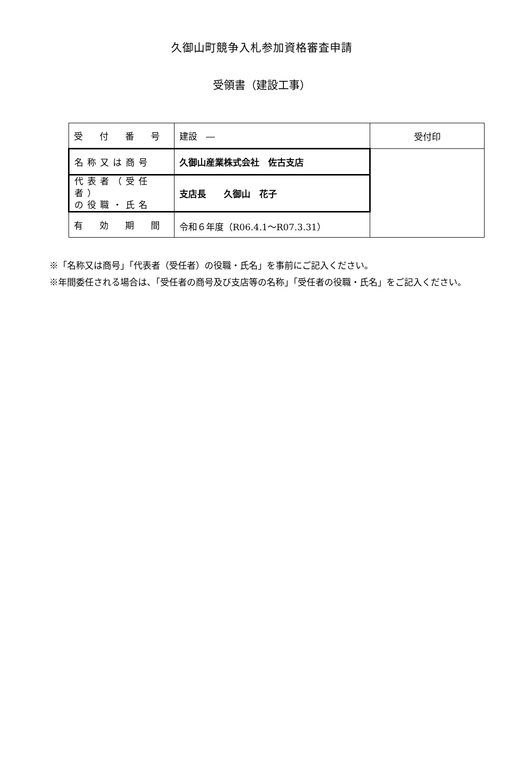久御山町競争入札参加資格審査申請
受領書（建設工事）
| 受 付 番 号 | 建設 ― | 受付印 |
| 名称又は商号 | 久御山産業株式会社 佐古支店 | |
| 代表者（受任者） の役職・氏名 | 支店長 久御山 花子 | |
| 有 効 期 間 | 令和６年度（R06.4.1～R07.3.31） | |
※「名称又は商号」「代表者（受任者）の役職・氏名」を事前にご記入ください。
※年間委任される場合は、「受任者の商号及び支店等の名称」「受任者の役職・氏名」をご記入ください。